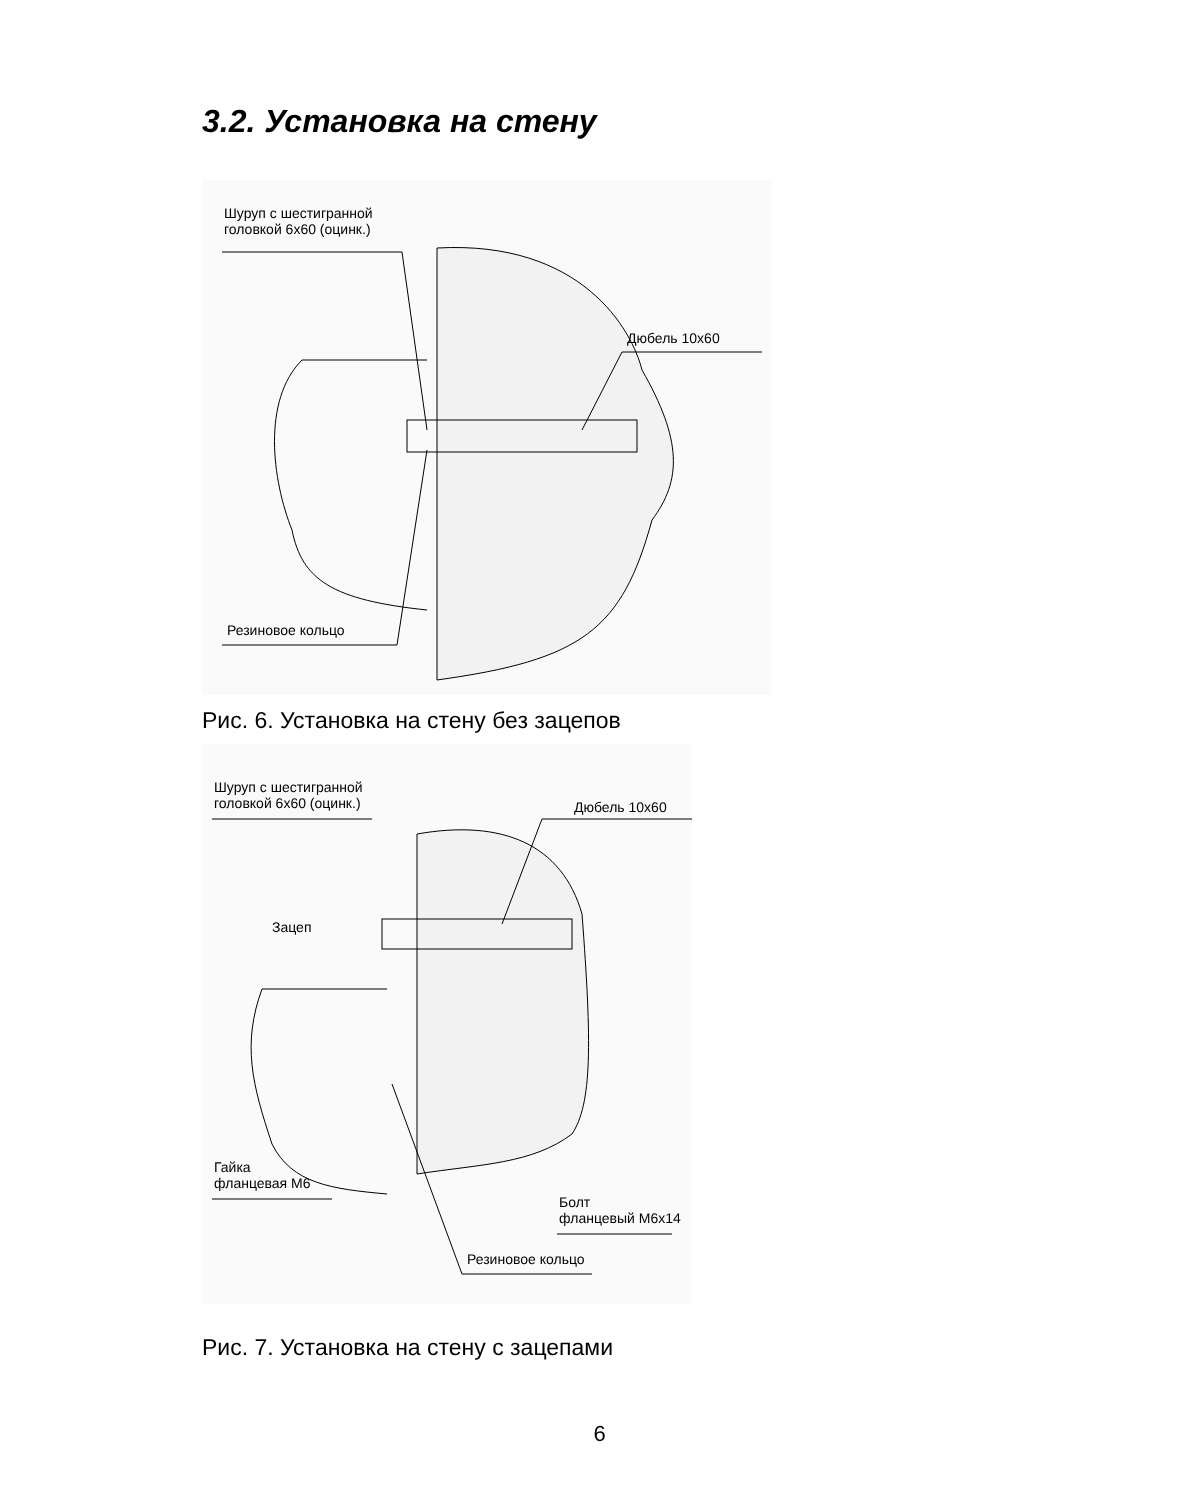3.2. Установка на стену
Шуруп с шестигранной
головкой 6х60 (оцинк.)
Дюбель 10х60
Резиновое кольцо
Рис. 6. Установка на стену без зацепов
Шуруп с шестигранной
головкой 6х60 (оцинк.)
Дюбель 10х60
Зацеп
Гайка
фланцевая М6
Болт
фланцевый М6х14
Резиновое кольцо
Рис. 7. Установка на стену с зацепами
6